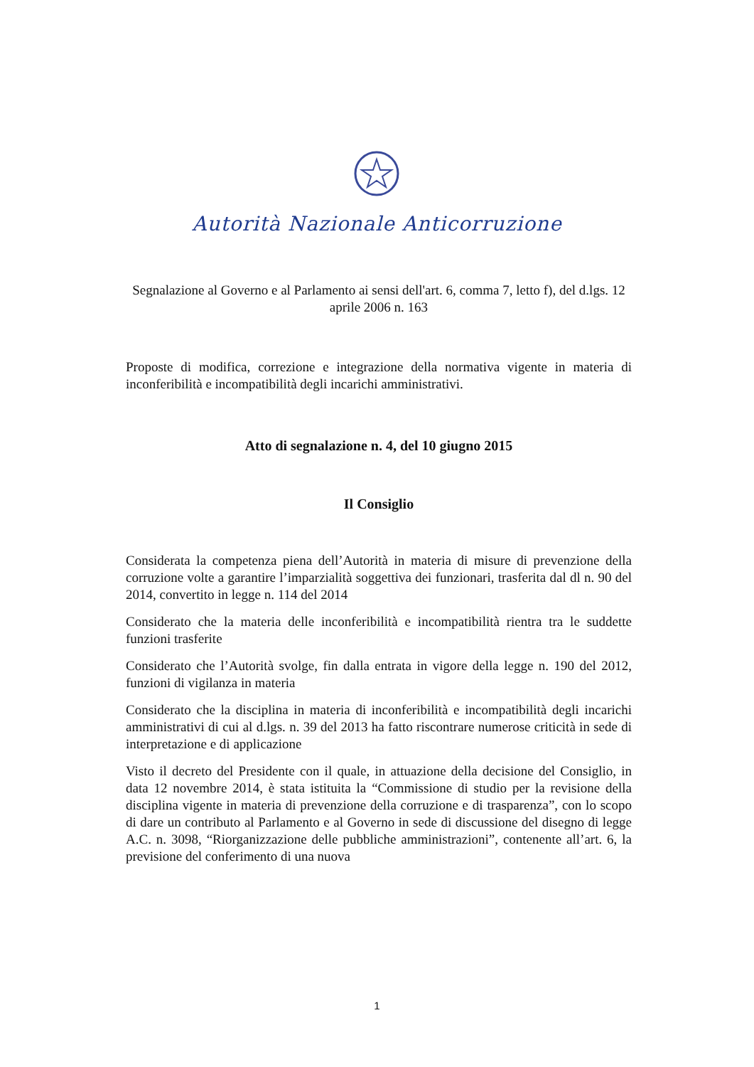Autorità Nazionale Anticorruzione
Segnalazione al Governo e al Parlamento ai sensi dell'art. 6, comma 7, letto f), del d.lgs. 12 aprile 2006 n. 163
Proposte di modifica, correzione e integrazione della normativa vigente in materia di inconferibilità e incompatibilità degli incarichi amministrativi.
Atto di segnalazione n. 4, del 10 giugno 2015
Il Consiglio
Considerata la competenza piena dell’Autorità in materia di misure di prevenzione della corruzione volte a garantire l’imparzialità soggettiva dei funzionari, trasferita dal dl n. 90 del 2014, convertito in legge n. 114 del 2014
Considerato che la materia delle inconferibilità e incompatibilità rientra tra le suddette funzioni trasferite
Considerato che l’Autorità svolge, fin dalla entrata in vigore della legge n. 190 del 2012, funzioni di vigilanza in materia
Considerato che la disciplina in materia di inconferibilità e incompatibilità degli incarichi amministrativi di cui al d.lgs. n. 39 del 2013 ha fatto riscontrare numerose criticità in sede di interpretazione e di applicazione
Visto il decreto del Presidente con il quale, in attuazione della decisione del Consiglio, in data 12 novembre 2014, è stata istituita la “Commissione di studio per la revisione della disciplina vigente in materia di prevenzione della corruzione e di trasparenza”, con lo scopo di dare un contributo al Parlamento e al Governo in sede di discussione del disegno di legge A.C. n. 3098, “Riorganizzazione delle pubbliche amministrazioni”, contenente all’art. 6, la previsione del conferimento di una nuova
1